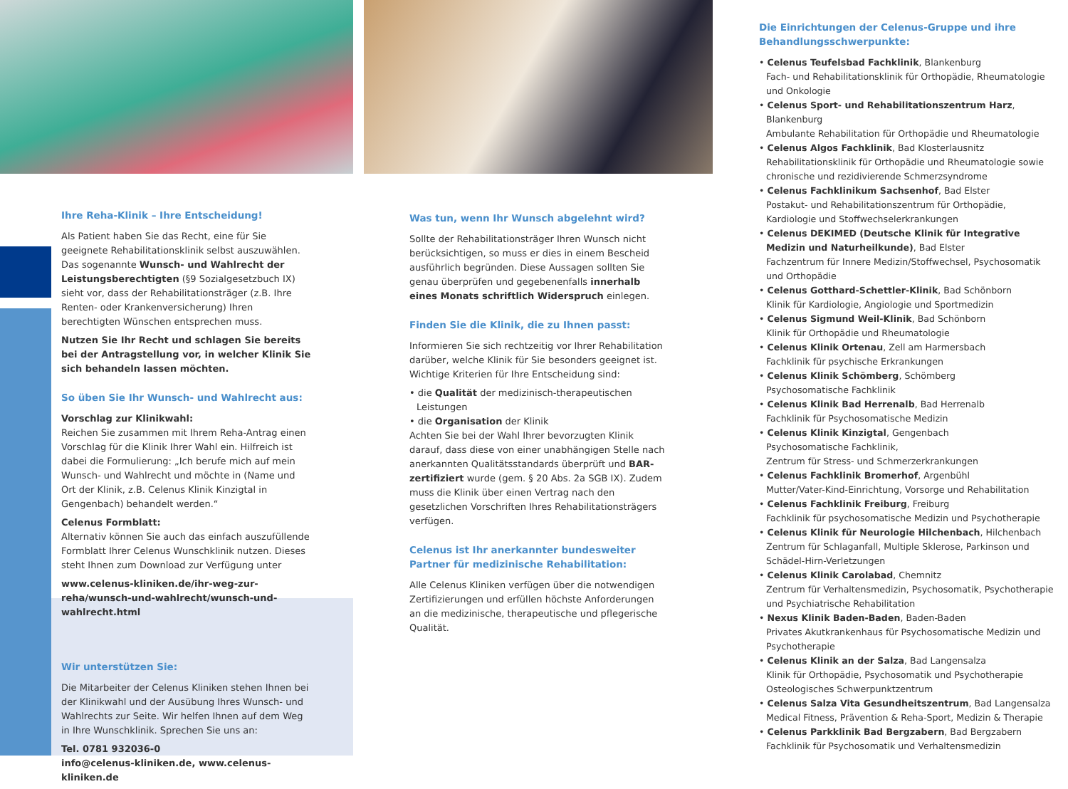Ihre Reha-Klinik – Ihre Entscheidung!
Als Patient haben Sie das Recht, eine für Sie geeignete Rehabilitationsklinik selbst auszuwählen. Das sogenannte Wunsch- und Wahlrecht der Leistungsberechtigten (§9 Sozialgesetzbuch IX) sieht vor, dass der Rehabilitationsträger (z.B. Ihre Renten- oder Krankenversicherung) Ihren berechtigten Wünschen entsprechen muss.
Nutzen Sie Ihr Recht und schlagen Sie bereits bei der Antragstellung vor, in welcher Klinik Sie sich behandeln lassen möchten.
So üben Sie Ihr Wunsch- und Wahlrecht aus:
Vorschlag zur Klinikwahl:
Reichen Sie zusammen mit Ihrem Reha-Antrag einen Vorschlag für die Klinik Ihrer Wahl ein. Hilfreich ist dabei die Formulierung: „Ich berufe mich auf mein Wunsch- und Wahlrecht und möchte in (Name und Ort der Klinik, z.B. Celenus Klinik Kinzigtal in Gengenbach) behandelt werden.“
Celenus Formblatt:
Alternativ können Sie auch das einfach auszufüllende Formblatt Ihrer Celenus Wunschklinik nutzen. Dieses steht Ihnen zum Download zur Verfügung unter
www.celenus-kliniken.de/ihr-weg-zur-reha/wunsch-und-wahlrecht/wunsch-und-wahlrecht.html
Wir unterstützen Sie:
Die Mitarbeiter der Celenus Kliniken stehen Ihnen bei der Klinikwahl und der Ausübung Ihres Wunsch- und Wahlrechts zur Seite. Wir helfen Ihnen auf dem Weg in Ihre Wunschklinik. Sprechen Sie uns an:
Tel. 0781 932036-0
info@celenus-kliniken.de, www.celenus-kliniken.de
Was tun, wenn Ihr Wunsch abgelehnt wird?
Sollte der Rehabilitationsträger Ihren Wunsch nicht berücksichtigen, so muss er dies in einem Bescheid ausführlich begründen. Diese Aussagen sollten Sie genau überprüfen und gegebenenfalls innerhalb eines Monats schriftlich Widerspruch einlegen.
Finden Sie die Klinik, die zu Ihnen passt:
Informieren Sie sich rechtzeitig vor Ihrer Rehabilitation darüber, welche Klinik für Sie besonders geeignet ist. Wichtige Kriterien für Ihre Entscheidung sind:
• die Qualität der medizinisch-therapeutischen Leistungen
• die Organisation der Klinik
Achten Sie bei der Wahl Ihrer bevorzugten Klinik darauf, dass diese von einer unabhängigen Stelle nach anerkannten Qualitätsstandards überprüft und BAR-zertifiziert wurde (gem. § 20 Abs. 2a SGB IX). Zudem muss die Klinik über einen Vertrag nach den gesetzlichen Vorschriften Ihres Rehabilitationsträgers verfügen.
Celenus ist Ihr anerkannter bundesweiter Partner für medizinische Rehabilitation:
Alle Celenus Kliniken verfügen über die notwendigen Zertifizierungen und erfüllen höchste Anforderungen an die medizinische, therapeutische und pflegerische Qualität.
Die Einrichtungen der Celenus-Gruppe und ihre Behandlungsschwerpunkte:
• Celenus Teufelsbad Fachklinik, Blankenburg
Fach- und Rehabilitationsklinik für Orthopädie, Rheumatologie und Onkologie
• Celenus Sport- und Rehabilitationszentrum Harz, Blankenburg
Ambulante Rehabilitation für Orthopädie und Rheumatologie
• Celenus Algos Fachklinik, Bad Klosterlausnitz
Rehabilitationsklinik für Orthopädie und Rheumatologie sowie chronische und rezidivierende Schmerzsyndrome
• Celenus Fachklinikum Sachsenhof, Bad Elster
Postakut- und Rehabilitationszentrum für Orthopädie, Kardiologie und Stoffwechselerkrankungen
• Celenus DEKIMED (Deutsche Klinik für Integrative Medizin und Naturheilkunde), Bad Elster
Fachzentrum für Innere Medizin/Stoffwechsel, Psychosomatik und Orthopädie
• Celenus Gotthard-Schettler-Klinik, Bad Schönborn
Klinik für Kardiologie, Angiologie und Sportmedizin
• Celenus Sigmund Weil-Klinik, Bad Schönborn
Klinik für Orthopädie und Rheumatologie
• Celenus Klinik Ortenau, Zell am Harmersbach
Fachklinik für psychische Erkrankungen
• Celenus Klinik Schömberg, Schömberg
Psychosomatische Fachklinik
• Celenus Klinik Bad Herrenalb, Bad Herrenalb
Fachklinik für Psychosomatische Medizin
• Celenus Klinik Kinzigtal, Gengenbach
Psychosomatische Fachklinik,
Zentrum für Stress- und Schmerzerkrankungen
• Celenus Fachklinik Bromerhof, Argenbühl
Mutter/Vater-Kind-Einrichtung, Vorsorge und Rehabilitation
• Celenus Fachklinik Freiburg, Freiburg
Fachklinik für psychosomatische Medizin und Psychotherapie
• Celenus Klinik für Neurologie Hilchenbach, Hilchenbach
Zentrum für Schlaganfall, Multiple Sklerose, Parkinson und Schädel-Hirn-Verletzungen
• Celenus Klinik Carolabad, Chemnitz
Zentrum für Verhaltensmedizin, Psychosomatik, Psychotherapie und Psychiatrische Rehabilitation
• Nexus Klinik Baden-Baden, Baden-Baden
Privates Akutkrankenhaus für Psychosomatische Medizin und Psychotherapie
• Celenus Klinik an der Salza, Bad Langensalza
Klinik für Orthopädie, Psychosomatik und Psychotherapie Osteologisches Schwerpunktzentrum
• Celenus Salza Vita Gesundheitszentrum, Bad Langensalza
Medical Fitness, Prävention & Reha-Sport, Medizin & Therapie
• Celenus Parkklinik Bad Bergzabern, Bad Bergzabern
Fachklinik für Psychosomatik und Verhaltensmedizin